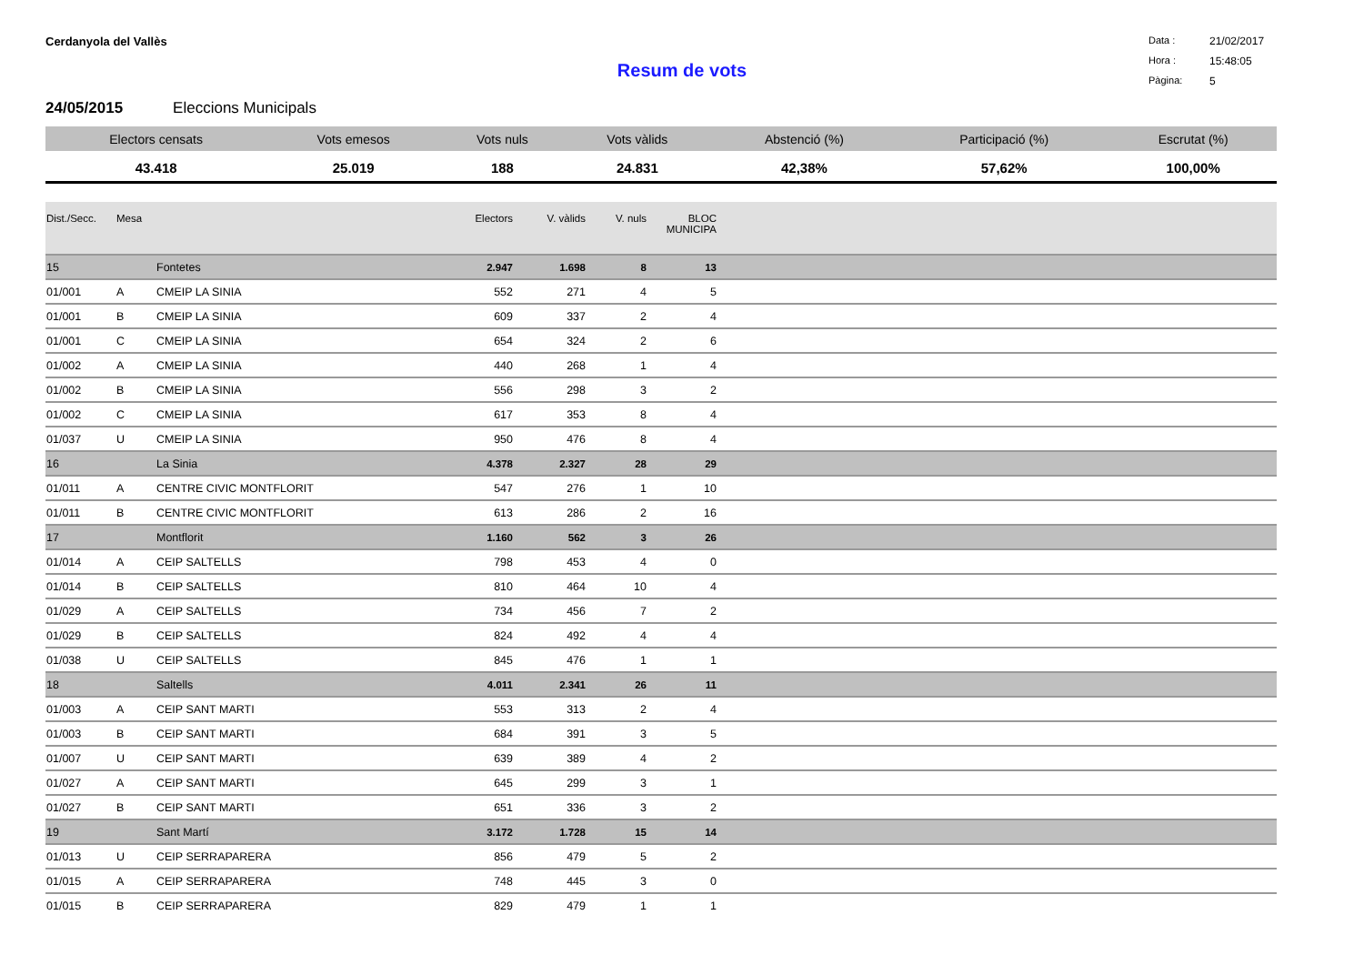Cerdanyola del Vallès
Data : 21/02/2017 Hora : 15:48:05 Pàgina: 5
Resum de vots
24/05/2015 Eleccions Municipals
| Electors censats | Vots emesos | Vots nuls | Vots vàlids | Abstenció (%) | Participació (%) | Escrutat (%) |
| --- | --- | --- | --- | --- | --- | --- |
| 43.418 | 25.019 | 188 | 24.831 | 42,38% | 57,62% | 100,00% |
| Dist./Secc. | Mesa | | Electors | V. vàlids | V. nuls | BLOC MUNICIPA | |
| --- | --- | --- | --- | --- | --- | --- | --- |
| 15 | | Fontetes | 2.947 | 1.698 | 8 | 13 | |
| 01/001 | A | CMEIP LA SINIA | 552 | 271 | 4 | 5 | |
| 01/001 | B | CMEIP LA SINIA | 609 | 337 | 2 | 4 | |
| 01/001 | C | CMEIP LA SINIA | 654 | 324 | 2 | 6 | |
| 01/002 | A | CMEIP LA SINIA | 440 | 268 | 1 | 4 | |
| 01/002 | B | CMEIP LA SINIA | 556 | 298 | 3 | 2 | |
| 01/002 | C | CMEIP LA SINIA | 617 | 353 | 8 | 4 | |
| 01/037 | U | CMEIP LA SINIA | 950 | 476 | 8 | 4 | |
| 16 | | La Sinia | 4.378 | 2.327 | 28 | 29 | |
| 01/011 | A | CENTRE CIVIC MONTFLORIT | 547 | 276 | 1 | 10 | |
| 01/011 | B | CENTRE CIVIC MONTFLORIT | 613 | 286 | 2 | 16 | |
| 17 | | Montflorit | 1.160 | 562 | 3 | 26 | |
| 01/014 | A | CEIP SALTELLS | 798 | 453 | 4 | 0 | |
| 01/014 | B | CEIP SALTELLS | 810 | 464 | 10 | 4 | |
| 01/029 | A | CEIP SALTELLS | 734 | 456 | 7 | 2 | |
| 01/029 | B | CEIP SALTELLS | 824 | 492 | 4 | 4 | |
| 01/038 | U | CEIP SALTELLS | 845 | 476 | 1 | 1 | |
| 18 | | Saltells | 4.011 | 2.341 | 26 | 11 | |
| 01/003 | A | CEIP SANT MARTI | 553 | 313 | 2 | 4 | |
| 01/003 | B | CEIP SANT MARTI | 684 | 391 | 3 | 5 | |
| 01/007 | U | CEIP SANT MARTI | 639 | 389 | 4 | 2 | |
| 01/027 | A | CEIP SANT MARTI | 645 | 299 | 3 | 1 | |
| 01/027 | B | CEIP SANT MARTI | 651 | 336 | 3 | 2 | |
| 19 | | Sant Martí | 3.172 | 1.728 | 15 | 14 | |
| 01/013 | U | CEIP SERRAPARERA | 856 | 479 | 5 | 2 | |
| 01/015 | A | CEIP SERRAPARERA | 748 | 445 | 3 | 0 | |
| 01/015 | B | CEIP SERRAPARERA | 829 | 479 | 1 | 1 | |